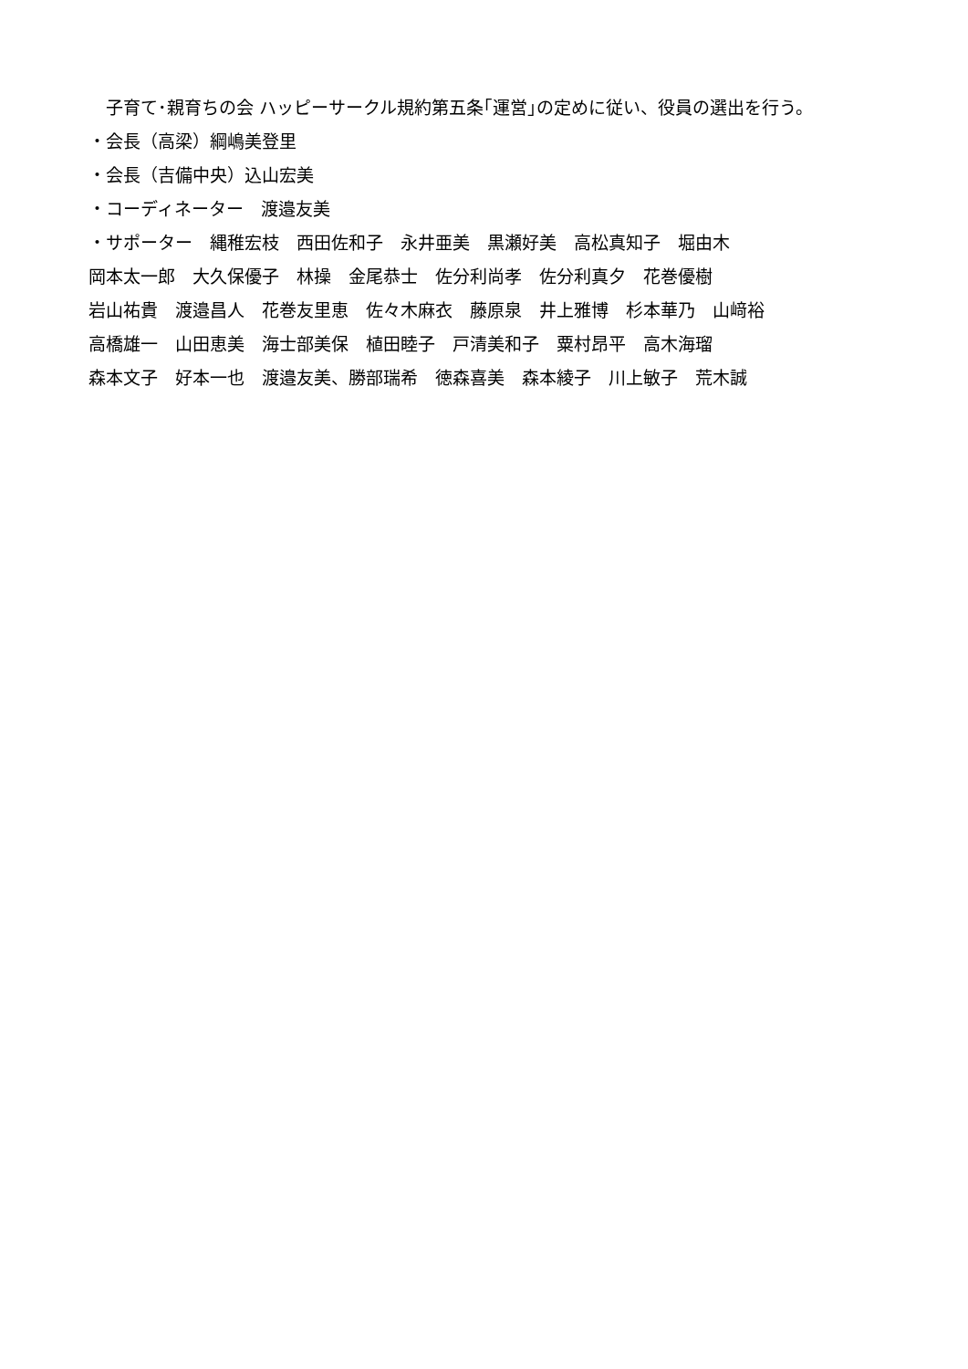子育て･親育ちの会 ハッピーサークル規約第五条｢運営｣の定めに従い、役員の選出を行う。
・会長（高梁）綱嶋美登里
・会長（吉備中央）込山宏美
・コーディネーター　渡邉友美
・サポーター　縄稚宏枝　西田佐和子　永井亜美　黒瀬好美　高松真知子　堀由木
岡本太一郎　大久保優子　林操　金尾恭士　佐分利尚孝　佐分利真夕　花巻優樹
岩山祐貴　渡邉昌人　花巻友里恵　佐々木麻衣　藤原泉　井上雅博　杉本華乃　山﨑裕
高橋雄一　山田恵美　海士部美保　植田睦子　戸清美和子　粟村昂平　高木海瑠
森本文子　好本一也　渡邉友美、勝部瑞希　徳森喜美　森本綾子　川上敏子　荒木誠